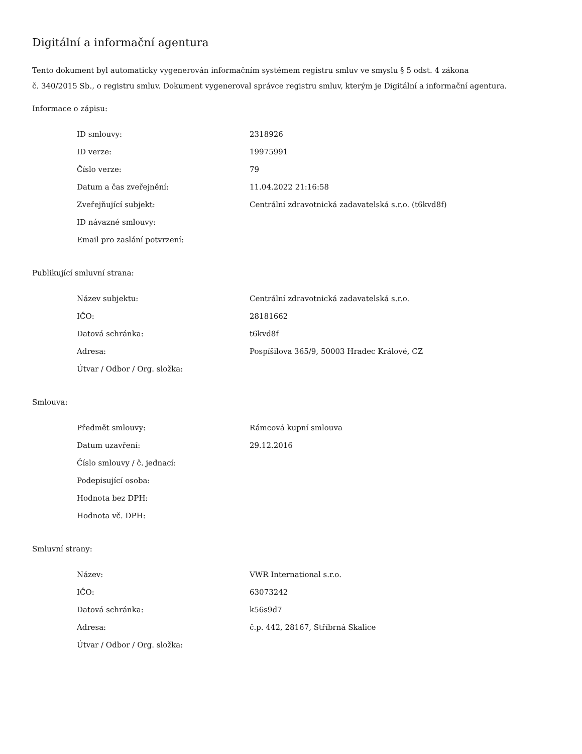Digitální a informační agentura
Tento dokument byl automaticky vygenerován informačním systémem registru smluv ve smyslu § 5 odst. 4 zákona
č. 340/2015 Sb., o registru smluv. Dokument vygeneroval správce registru smluv, kterým je Digitální a informační agentura.
Informace o zápisu:
| ID smlouvy: | 2318926 |
| ID verze: | 19975991 |
| Číslo verze: | 79 |
| Datum a čas zveřejnění: | 11.04.2022 21:16:58 |
| Zveřejňující subjekt: | Centrální zdravotnická zadavatelská s.r.o. (t6kvd8f) |
| ID návazné smlouvy: | |
| Email pro zaslání potvrzení: | |
Publikující smluvní strana:
| Název subjektu: | Centrální zdravotnická zadavatelská s.r.o. |
| IČO: | 28181662 |
| Datová schránka: | t6kvd8f |
| Adresa: | Pospíšilova 365/9, 50003 Hradec Králové, CZ |
| Útvar / Odbor / Org. složka: | |
Smlouva:
| Předmět smlouvy: | Rámcová kupní smlouva |
| Datum uzavření: | 29.12.2016 |
| Číslo smlouvy / č. jednací: | |
| Podepisující osoba: | |
| Hodnota bez DPH: | |
| Hodnota vč. DPH: | |
Smluvní strany:
| Název: | VWR International s.r.o. |
| IČO: | 63073242 |
| Datová schránka: | k56s9d7 |
| Adresa: | č.p. 442, 28167, Stříbrná Skalice |
| Útvar / Odbor / Org. složka: | |